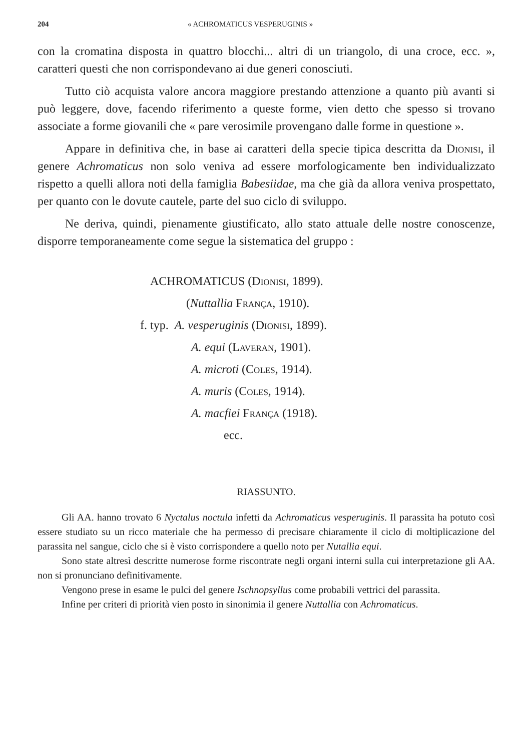204 « ACHROMATICUS VESPERUGINIS »
con la cromatina disposta in quattro blocchi... altri di un triangolo, di una croce, ecc. », caratteri questi che non corrispondevano ai due generi conosciuti.
Tutto ciò acquista valore ancora maggiore prestando attenzione a quanto più avanti si può leggere, dove, facendo riferimento a queste forme, vien detto che spesso si trovano associate a forme giovanili che « pare verosimile provengano dalle forme in questione ».
Appare in definitiva che, in base ai caratteri della specie tipica descritta da Dionisi, il genere Achromaticus non solo veniva ad essere morfologicamente ben individualizzato rispetto a quelli allora noti della famiglia Babesiidae, ma che già da allora veniva prospettato, per quanto con le dovute cautele, parte del suo ciclo di sviluppo.
Ne deriva, quindi, pienamente giustificato, allo stato attuale delle nostre conoscenze, disporre temporaneamente come segue la sistematica del gruppo :
ACHROMATICUS (Dionisi, 1899).
(Nuttallia França, 1910).
f. typ. A. vesperuginis (Dionisi, 1899).
A. equi (Laveran, 1901).
A. microti (Coles, 1914).
A. muris (Coles, 1914).
A. macfiei França (1918).
ecc.
RIASSUNTO.
Gli AA. hanno trovato 6 Nyctalus noctula infetti da Achromaticus vesperuginis. Il parassita ha potuto così essere studiato su un ricco materiale che ha permesso di precisare chiaramente il ciclo di moltiplicazione del parassita nel sangue, ciclo che si è visto corrispondere a quello noto per Nutallia equi.
Sono state altresì descritte numerose forme riscontrate negli organi interni sulla cui interpretazione gli AA. non si pronunciano definitivamente.
Vengono prese in esame le pulci del genere Ischnopsyllus come probabili vettrici del parassita.
Infine per criteri di priorità vien posto in sinonimia il genere Nuttallia con Achromaticus.